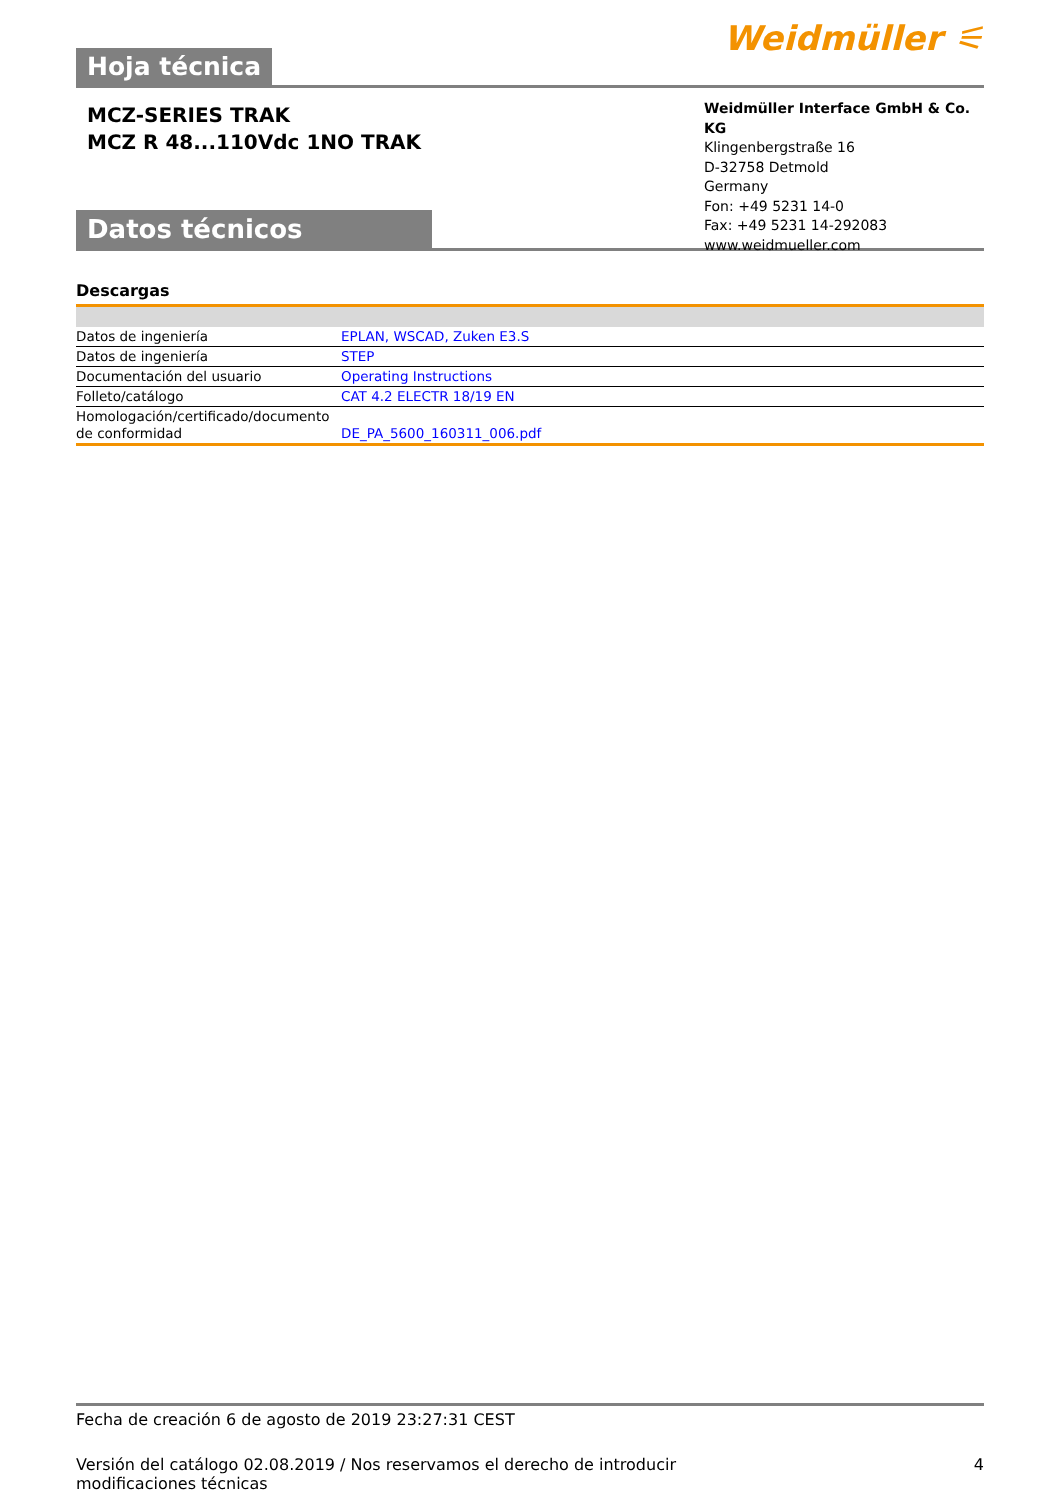Hoja técnica
Weidmüller ⚟
MCZ-SERIES TRAK
MCZ R 48...110Vdc 1NO TRAK
Datos técnicos
Weidmüller Interface GmbH & Co. KG
Klingenbergstraße 16
D-32758 Detmold
Germany
Fon: +49 5231 14-0
Fax: +49 5231 14-292083
www.weidmueller.com
Descargas
| Datos de ingeniería | EPLAN, WSCAD, Zuken E3.S |
| Datos de ingeniería | STEP |
| Documentación del usuario | Operating Instructions |
| Folleto/catálogo | CAT 4.2 ELECTR 18/19 EN |
| Homologación/certificado/documento de conformidad | DE_PA_5600_160311_006.pdf |
Fecha de creación 6 de agosto de 2019 23:27:31 CEST
Versión del catálogo 02.08.2019 / Nos reservamos el derecho de introducir modificaciones técnicas 4